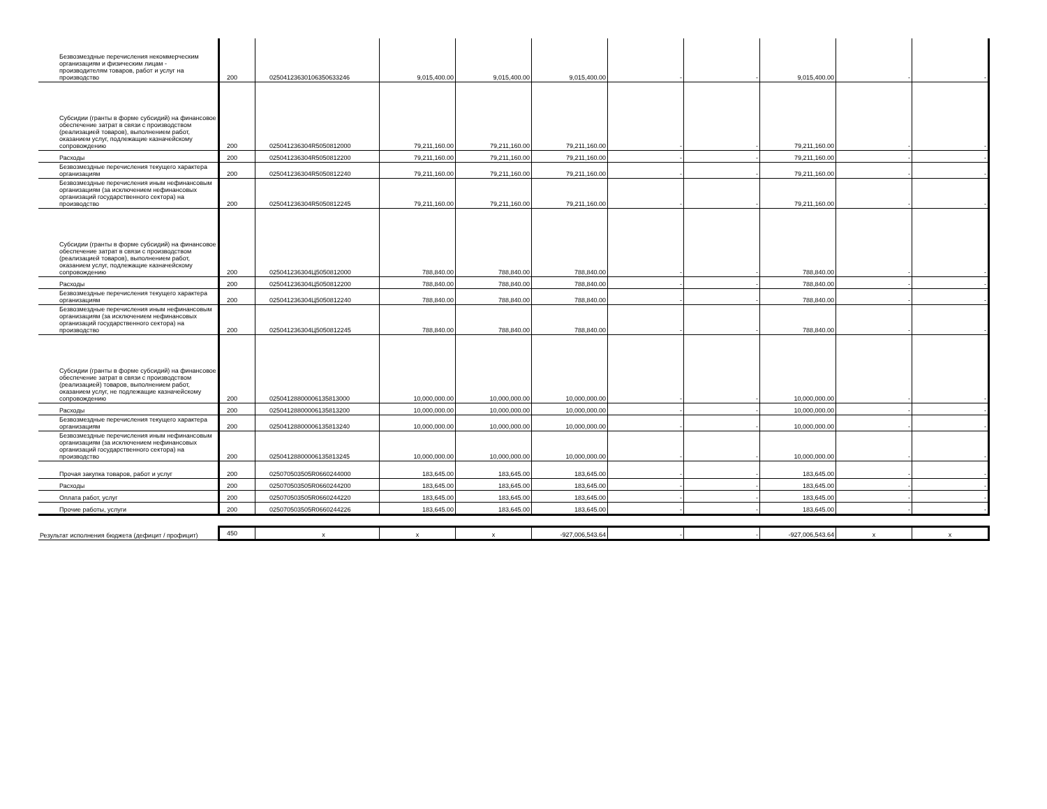| Безвозмездные перечисления некоммерческим организациям и физическим лицам - производителям товаров, работ и услуг на производство | 200 | 02504123630106350633246 | 9,015,400.00 | 9,015,400.00 | 9,015,400.00 | - | - | 9,015,400.00 | - | - |
| Субсидии (гранты в форме субсидий) на финансовое обеспечение затрат в связи с производством (реализацией товаров), выполнением работ, оказанием услуг, подлежащие казначейскому сопровождению | 200 | 025041236304R5050812000 | 79,211,160.00 | 79,211,160.00 | 79,211,160.00 | - | - | 79,211,160.00 | - | - |
| Расходы | 200 | 025041236304R5050812200 | 79,211,160.00 | 79,211,160.00 | 79,211,160.00 | - | - | 79,211,160.00 | - | - |
| Безвозмездные перечисления текущего характера организациям | 200 | 025041236304R5050812240 | 79,211,160.00 | 79,211,160.00 | 79,211,160.00 | - | - | 79,211,160.00 | - | - |
| Безвозмездные перечисления иным нефинансовым организациям (за исключением нефинансовых организаций государственного сектора) на производство | 200 | 025041236304R5050812245 | 79,211,160.00 | 79,211,160.00 | 79,211,160.00 | - | - | 79,211,160.00 | - | - |
| Субсидии (гранты в форме субсидий) на финансовое обеспечение затрат в связи с производством (реализацией товаров), выполнением работ, оказанием услуг, подлежащие казначейскому сопровождению | 200 | 025041236304Ц5050812000 | 788,840.00 | 788,840.00 | 788,840.00 | - | - | 788,840.00 | - | - |
| Расходы | 200 | 025041236304Ц5050812200 | 788,840.00 | 788,840.00 | 788,840.00 | - | - | 788,840.00 | - | - |
| Безвозмездные перечисления текущего характера организациям | 200 | 025041236304Ц5050812240 | 788,840.00 | 788,840.00 | 788,840.00 | - | - | 788,840.00 | - | - |
| Безвозмездные перечисления иным нефинансовым организациям (за исключением нефинансовых организаций государственного сектора) на производство | 200 | 025041236304Ц5050812245 | 788,840.00 | 788,840.00 | 788,840.00 | - | - | 788,840.00 | - | - |
| Субсидии (гранты в форме субсидий) на финансовое обеспечение затрат в связи с производством (реализацией) товаров, выполнением работ, оказанием услуг, не подлежащие казначейскому сопровождению | 200 | 02504128800006135813000 | 10,000,000.00 | 10,000,000.00 | 10,000,000.00 | - | - | 10,000,000.00 | - | - |
| Расходы | 200 | 02504128800006135813200 | 10,000,000.00 | 10,000,000.00 | 10,000,000.00 | - | - | 10,000,000.00 | - | - |
| Безвозмездные перечисления текущего характера организациям | 200 | 02504128800006135813240 | 10,000,000.00 | 10,000,000.00 | 10,000,000.00 | - | - | 10,000,000.00 | - | - |
| Безвозмездные перечисления иным нефинансовым организациям (за исключением нефинансовых организаций государственного сектора) на производство | 200 | 02504128800006135813245 | 10,000,000.00 | 10,000,000.00 | 10,000,000.00 | - | - | 10,000,000.00 | - | - |
| Прочая закупка товаров, работ и услуг | 200 | 025070503505R0660244000 | 183,645.00 | 183,645.00 | 183,645.00 | - | - | 183,645.00 | - | - |
| Расходы | 200 | 025070503505R0660244200 | 183,645.00 | 183,645.00 | 183,645.00 | - | - | 183,645.00 | - | - |
| Оплата работ, услуг | 200 | 025070503505R0660244220 | 183,645.00 | 183,645.00 | 183,645.00 | - | - | 183,645.00 | - | - |
| Прочие работы, услуги | 200 | 025070503505R0660244226 | 183,645.00 | 183,645.00 | 183,645.00 | - | - | 183,645.00 | - | - |
| Результат исполнения бюджета (дефицит / профицит) | 450 | x | x | x | -927,006,543.64 | - | - | -927,006,543.64 | x | x |